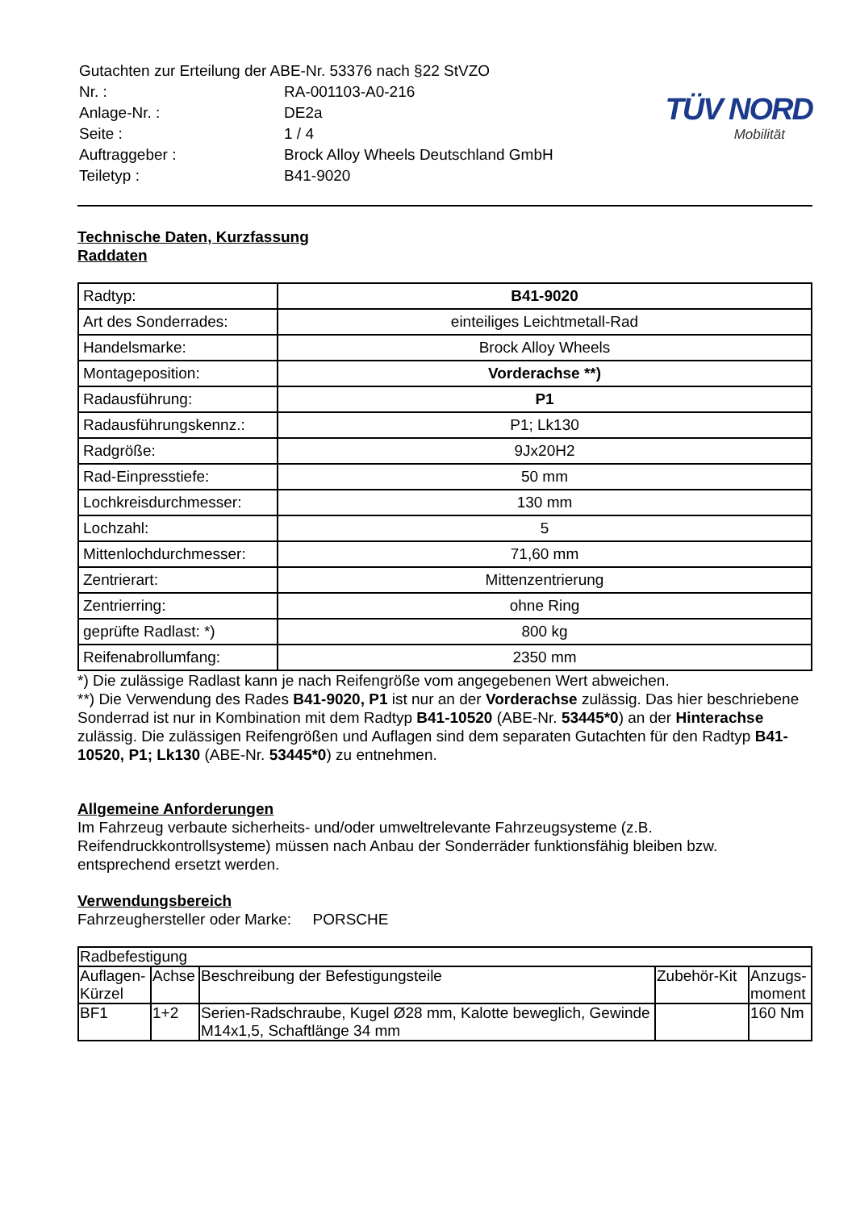| Gutachten zur Erteilung der ABE-Nr. 53376 nach §22 StVZO | |
| Nr. : | RA-001103-A0-216 |
| Anlage-Nr. : | DE2a |
| Seite : | 1 / 4 |
| Auftraggeber : | Brock Alloy Wheels Deutschland GmbH |
| Teiletyp : | B41-9020 |
TÜV NORD
Mobilität
Technische Daten, Kurzfassung
Raddaten
| Radtyp: | B41-9020 |
| Art des Sonderrades: | einteiliges Leichtmetall-Rad |
| Handelsmarke: | Brock Alloy Wheels |
| Montageposition: | Vorderachse **) |
| Radausführung: | P1 |
| Radausführungskennz.: | P1; Lk130 |
| Radgröße: | 9Jx20H2 |
| Rad-Einpresstiefe: | 50 mm |
| Lochkreisdurchmesser: | 130 mm |
| Lochzahl: | 5 |
| Mittenlochdurchmesser: | 71,60 mm |
| Zentrierart: | Mittenzentrierung |
| Zentrierring: | ohne Ring |
| geprüfte Radlast: *) | 800 kg |
| Reifenabrollumfang: | 2350 mm |
*) Die zulässige Radlast kann je nach Reifengröße vom angegebenen Wert abweichen.
**) Die Verwendung des Rades B41-9020, P1 ist nur an der Vorderachse zulässig. Das hier beschriebene Sonderrad ist nur in Kombination mit dem Radtyp B41-10520 (ABE-Nr. 53445*0) an der Hinterachse zulässig. Die zulässigen Reifengrößen und Auflagen sind dem separaten Gutachten für den Radtyp B41-10520, P1; Lk130 (ABE-Nr. 53445*0) zu entnehmen.
Allgemeine Anforderungen
Im Fahrzeug verbaute sicherheits- und/oder umweltrelevante Fahrzeugsysteme (z.B. Reifendruckkontrollsysteme) müssen nach Anbau der Sonderräder funktionsfähig bleiben bzw. entsprechend ersetzt werden.
Verwendungsbereich
Fahrzeughersteller oder Marke: PORSCHE
| Radbefestigung | | | | |
| --- | --- | --- | --- | --- |
| Auflagen-Kürzel | Achse | Beschreibung der Befestigungsteile | Zubehör-Kit | Anzugs-moment |
| BF1 | 1+2 | Serien-Radschraube, Kugel Ø28 mm, Kalotte beweglich, Gewinde M14x1,5, Schaftlänge 34 mm | | 160 Nm |